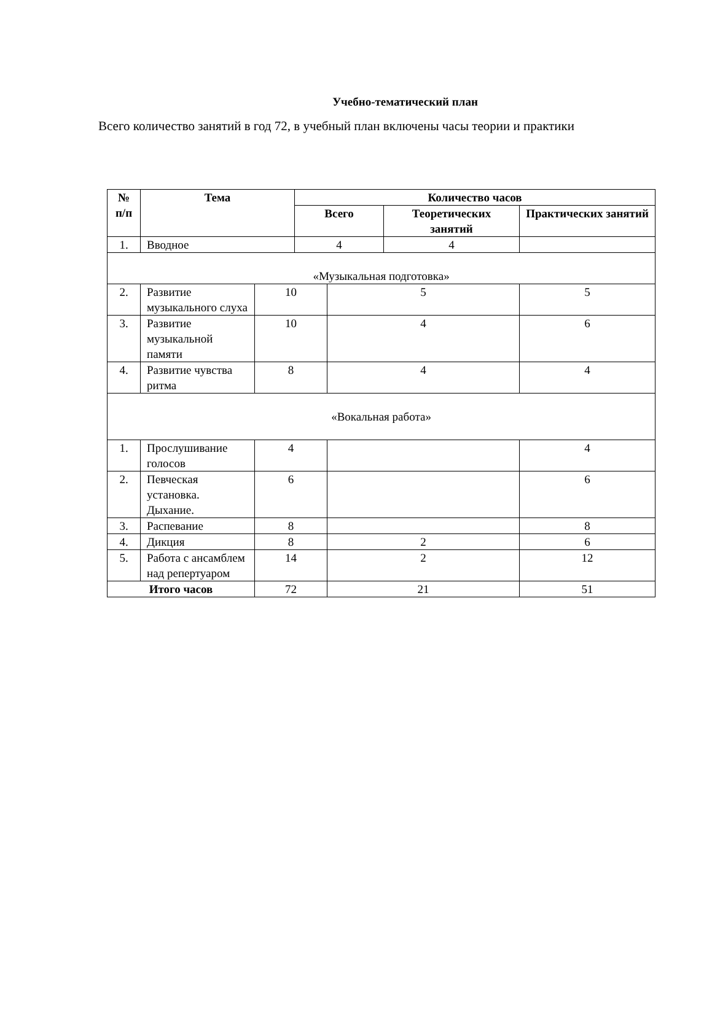Учебно-тематический план
Всего количество занятий в год 72, в учебный план включены часы теории и практики
| № п/п | Тема | | Количество часов | | | |
| --- | --- | --- | --- | --- | --- | --- |
| | | | Всего | | Теоретических занятий | Практических занятий |
| 1. | Вводное | | 4 | | 4 | |
| «Музыкальная подготовка» | | | | | | |
| 2. | Развитие музыкального слуха | 10 | | 5 | | 5 |
| 3. | Развитие музыкальной памяти | 10 | | 4 | | 6 |
| 4. | Развитие чувства ритма | 8 | | 4 | | 4 |
| «Вокальная работа» | | | | | | |
| 1. | Прослушивание голосов | 4 | | | | 4 |
| 2. | Певческая установка. Дыхание. | 6 | | | | 6 |
| 3. | Распевание | 8 | | | | 8 |
| 4. | Дикция | 8 | | 2 | | 6 |
| 5. | Работа с ансамблем над репертуаром | 14 | | 2 | | 12 |
| Итого часов | | 72 | | 21 | | 51 |